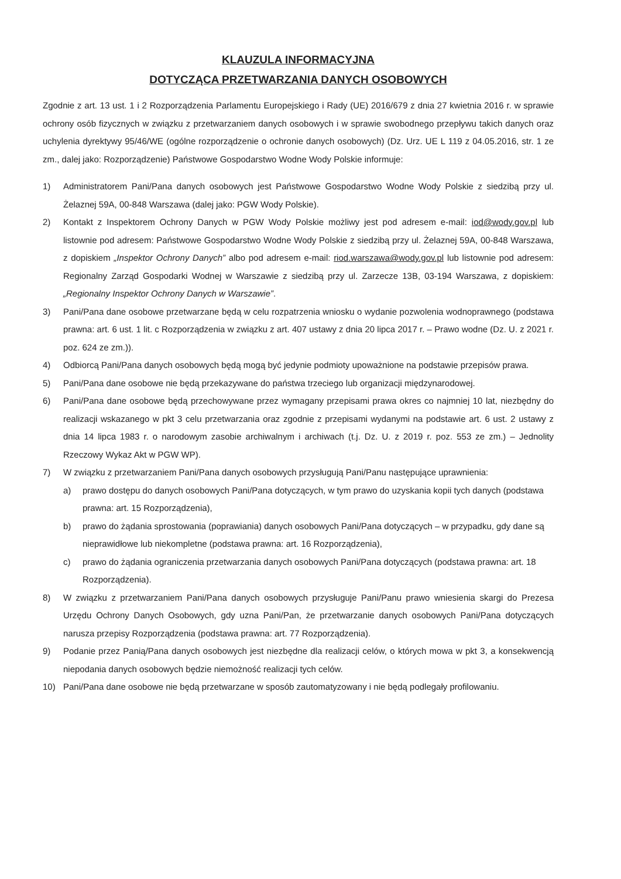KLAUZULA INFORMACYJNA
DOTYCZĄCA PRZETWARZANIA DANYCH OSOBOWYCH
Zgodnie z art. 13 ust. 1 i 2 Rozporządzenia Parlamentu Europejskiego i Rady (UE) 2016/679 z dnia 27 kwietnia 2016 r. w sprawie ochrony osób fizycznych w związku z przetwarzaniem danych osobowych i w sprawie swobodnego przepływu takich danych oraz uchylenia dyrektywy 95/46/WE (ogólne rozporządzenie o ochronie danych osobowych) (Dz. Urz. UE L 119 z 04.05.2016, str. 1 ze zm., dalej jako: Rozporządzenie) Państwowe Gospodarstwo Wodne Wody Polskie informuje:
1) Administratorem Pani/Pana danych osobowych jest Państwowe Gospodarstwo Wodne Wody Polskie z siedzibą przy ul. Żelaznej 59A, 00-848 Warszawa (dalej jako: PGW Wody Polskie).
2) Kontakt z Inspektorem Ochrony Danych w PGW Wody Polskie możliwy jest pod adresem e-mail: iod@wody.gov.pl lub listownie pod adresem: Państwowe Gospodarstwo Wodne Wody Polskie z siedzibą przy ul. Żelaznej 59A, 00-848 Warszawa, z dopiskiem „Inspektor Ochrony Danych” albo pod adresem e-mail: riod.warszawa@wody.gov.pl lub listownie pod adresem: Regionalny Zarząd Gospodarki Wodnej w Warszawie z siedzibą przy ul. Zarzecze 13B, 03-194 Warszawa, z dopiskiem: „Regionalny Inspektor Ochrony Danych w Warszawie”.
3) Pani/Pana dane osobowe przetwarzane będą w celu rozpatrzenia wniosku o wydanie pozwolenia wodnoprawnego (podstawa prawna: art. 6 ust. 1 lit. c Rozporządzenia w związku z art. 407 ustawy z dnia 20 lipca 2017 r. – Prawo wodne (Dz. U. z 2021 r. poz. 624 ze zm.)).
4) Odbiorcą Pani/Pana danych osobowych będą mogą być jedynie podmioty upoważnione na podstawie przepisów prawa.
5) Pani/Pana dane osobowe nie będą przekazywane do państwa trzeciego lub organizacji międzynarodowej.
6) Pani/Pana dane osobowe będą przechowywane przez wymagany przepisami prawa okres co najmniej 10 lat, niezbędny do realizacji wskazanego w pkt 3 celu przetwarzania oraz zgodnie z przepisami wydanymi na podstawie art. 6 ust. 2 ustawy z dnia 14 lipca 1983 r. o narodowym zasobie archiwalnym i archiwach (t.j. Dz. U. z 2019 r. poz. 553 ze zm.) – Jednolity Rzeczowy Wykaz Akt w PGW WP).
7) W związku z przetwarzaniem Pani/Pana danych osobowych przysługują Pani/Panu następujące uprawnienia:
a) prawo dostępu do danych osobowych Pani/Pana dotyczących, w tym prawo do uzyskania kopii tych danych (podstawa prawna: art. 15 Rozporządzenia),
b) prawo do żądania sprostowania (poprawiania) danych osobowych Pani/Pana dotyczących – w przypadku, gdy dane są nieprawidłowe lub niekompletne (podstawa prawna: art. 16 Rozporządzenia),
c) prawo do żądania ograniczenia przetwarzania danych osobowych Pani/Pana dotyczących (podstawa prawna: art. 18 Rozporządzenia).
8) W związku z przetwarzaniem Pani/Pana danych osobowych przysługuje Pani/Panu prawo wniesienia skargi do Prezesa Urzędu Ochrony Danych Osobowych, gdy uzna Pani/Pan, że przetwarzanie danych osobowych Pani/Pana dotyczących narusza przepisy Rozporządzenia (podstawa prawna: art. 77 Rozporządzenia).
9) Podanie przez Panią/Pana danych osobowych jest niezbędne dla realizacji celów, o których mowa w pkt 3, a konsekwencją niepodania danych osobowych będzie niemożność realizacji tych celów.
10) Pani/Pana dane osobowe nie będą przetwarzane w sposób zautomatyzowany i nie będą podlegały profilowaniu.